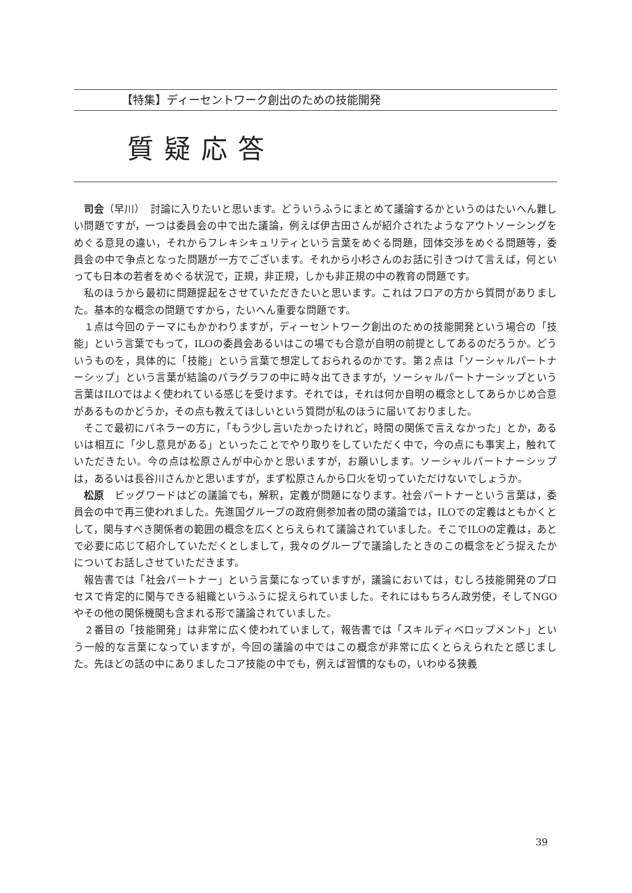【特集】ディーセントワーク創出のための技能開発
質疑応答
司会（早川）　討論に入りたいと思います。どういうふうにまとめて議論するかというのはたいへん難しい問題ですが，一つは委員会の中で出た議論，例えば伊古田さんが紹介されたようなアウトソーシングをめぐる意見の違い，それからフレキシキュリティという言葉をめぐる問題，団体交渉をめぐる問題等，委員会の中で争点となった問題が一方でございます。それから小杉さんのお話に引きつけて言えば，何といっても日本の若者をめぐる状況で，正規，非正規，しかも非正規の中の教育の問題です。
私のほうから最初に問題提起をさせていただきたいと思います。これはフロアの方から質問がありました。基本的な概念の問題ですから，たいへん重要な問題です。
１点は今回のテーマにもかかわりますが，ディーセントワーク創出のための技能開発という場合の「技能」という言葉でもって，ILOの委員会あるいはこの場でも合意が自明の前提としてあるのだろうか。どういうものを，具体的に「技能」という言葉で想定しておられるのかです。第２点は「ソーシャルパートナーシップ」という言葉が結論のパラグラフの中に時々出てきますが，ソーシャルパートナーシップという言葉はILOではよく使われている感じを受けます。それでは，それは何か自明の概念としてあらかじめ合意があるものかどうか，その点も教えてほしいという質問が私のほうに届いておりました。
そこで最初にパネラーの方に，「もう少し言いたかったけれど，時間の関係で言えなかった」とか，あるいは相互に「少し意見がある」といったことでやり取りをしていただく中で，今の点にも事実上，触れていただきたい。今の点は松原さんが中心かと思いますが，お願いします。ソーシャルパートナーシップは，あるいは長谷川さんかと思いますが，まず松原さんから口火を切っていただけないでしょうか。
松原　ビッグワードはどの議論でも，解釈，定義が問題になります。社会パートナーという言葉は，委員会の中で再三使われました。先進国グループの政府側参加者の間の議論では，ILOでの定義はともかくとして，関与すべき関係者の範囲の概念を広くとらえられて議論されていました。そこでILOの定義は，あとで必要に応じて紹介していただくとしまして，我々のグループで議論したときのこの概念をどう捉えたかについてお話しさせていただきます。
報告書では「社会パートナー」という言葉になっていますが，議論においては，むしろ技能開発のプロセスで肯定的に関与できる組織というふうに捉えられていました。それにはもちろん政労使，そしてNGOやその他の関係機関も含まれる形で議論されていました。
２番目の「技能開発」は非常に広く使われていまして，報告書では「スキルディベロップメント」という一般的な言葉になっていますが，今回の議論の中ではこの概念が非常に広くとらえられたと感じました。先ほどの話の中にありましたコア技能の中でも，例えば習慣的なもの，いわゆる狭義
39